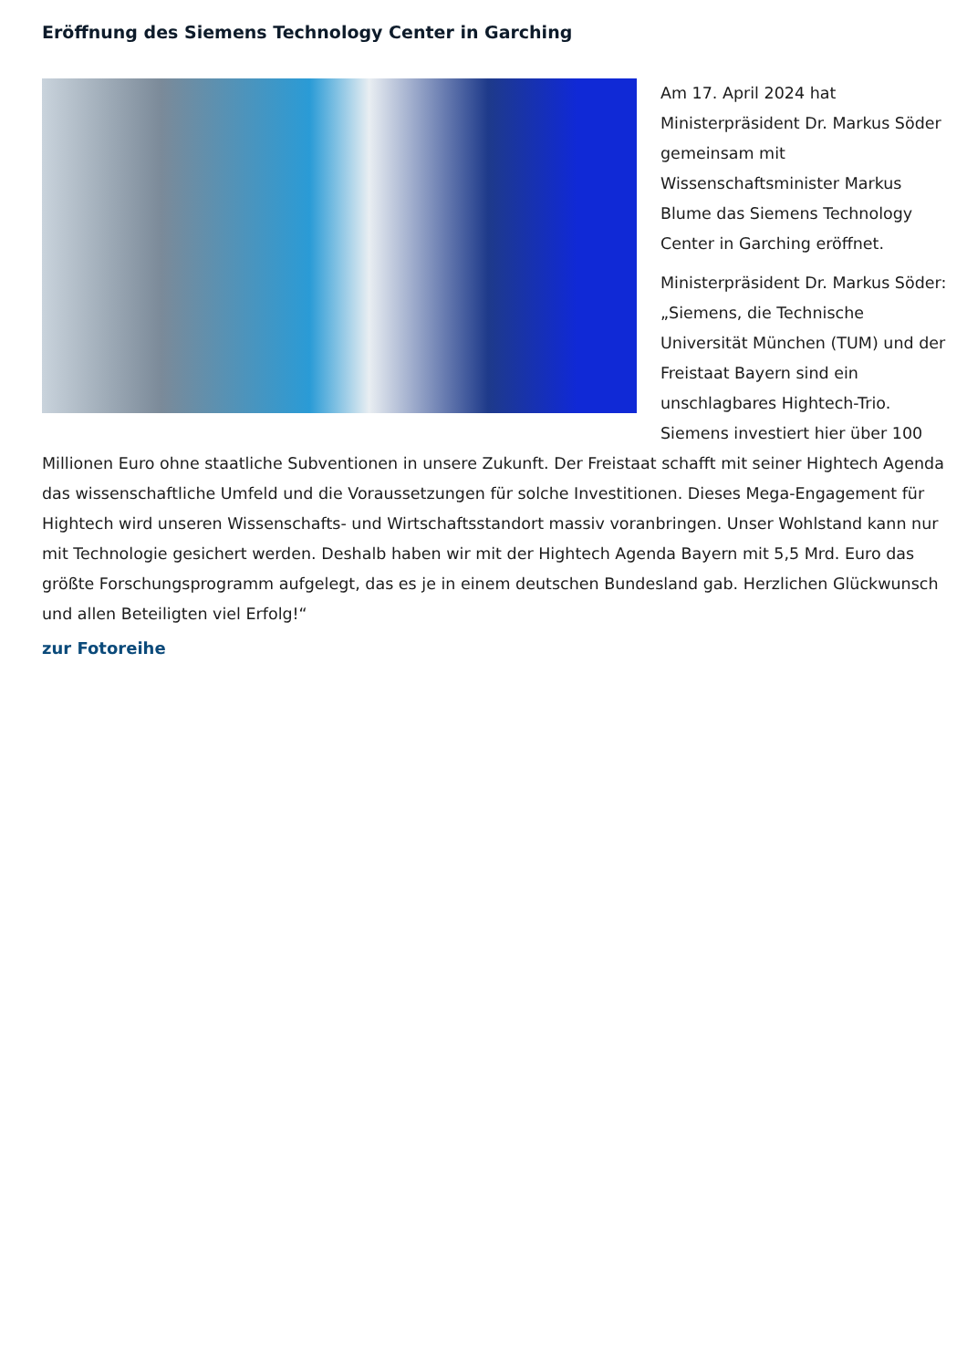Eröffnung des Siemens Technology Center in Garching
Am 17. April 2024 hat Ministerpräsident Dr. Markus Söder gemeinsam mit Wissenschaftsminister Markus Blume das Siemens Technology Center in Garching eröffnet.
Ministerpräsident Dr. Markus Söder: „Siemens, die Technische Universität München (TUM) und der Freistaat Bayern sind ein unschlagbares Hightech-Trio. Siemens investiert hier über 100 Millionen Euro ohne staatliche Subventionen in unsere Zukunft. Der Freistaat schafft mit seiner Hightech Agenda das wissenschaftliche Umfeld und die Voraussetzungen für solche Investitionen. Dieses Mega-Engagement für Hightech wird unseren Wissenschafts- und Wirtschaftsstandort massiv voranbringen. Unser Wohlstand kann nur mit Technologie gesichert werden. Deshalb haben wir mit der Hightech Agenda Bayern mit 5,5 Mrd. Euro das größte Forschungsprogramm aufgelegt, das es je in einem deutschen Bundesland gab. Herzlichen Glückwunsch und allen Beteiligten viel Erfolg!“
zur Fotoreihe